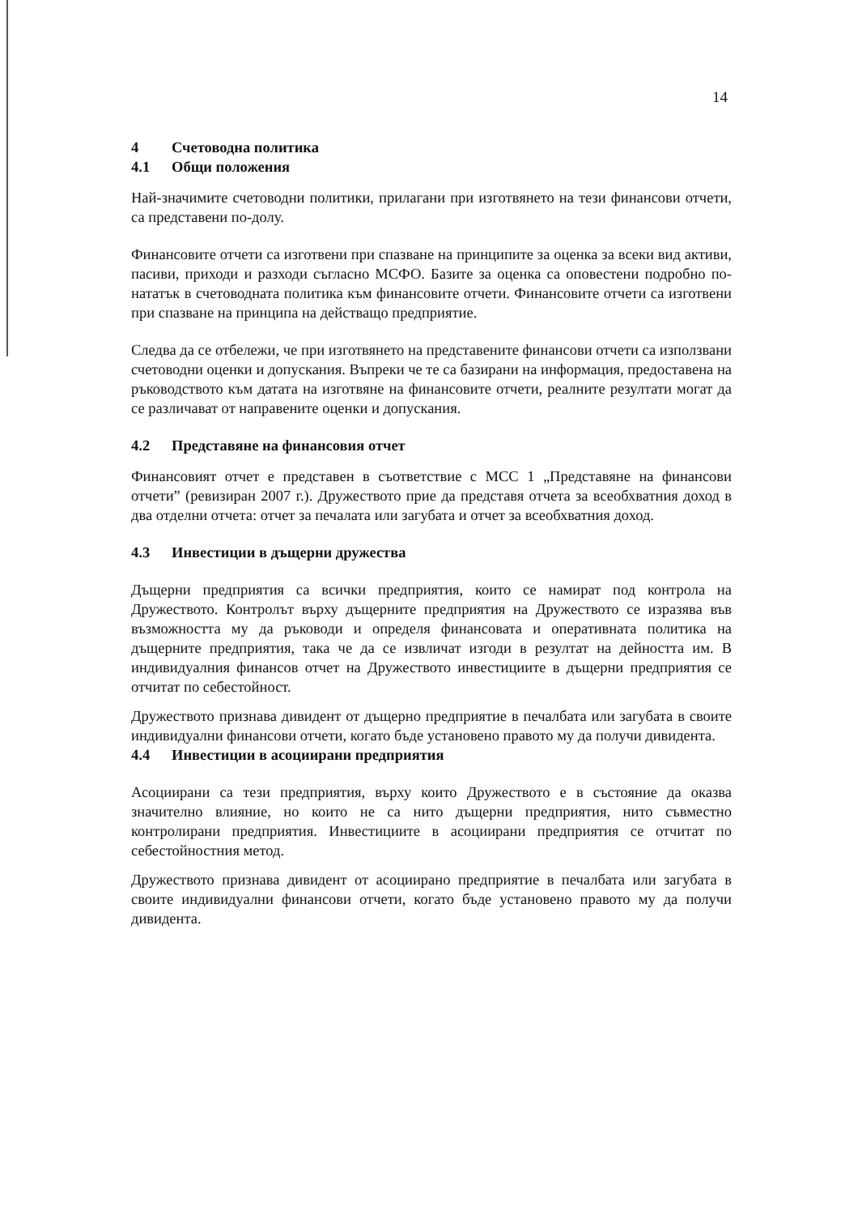14
4 Счетоводна политика
4.1 Общи положения
Най-значимите счетоводни политики, прилагани при изготвянето на тези финансови отчети, са представени по-долу.
Финансовите отчети са изготвени при спазване на принципите за оценка за всеки вид активи, пасиви, приходи и разходи съгласно МСФО. Базите за оценка са оповестени подробно по-нататък в счетоводната политика към финансовите отчети. Финансовите отчети са изготвени при спазване на принципа на действащо предприятие.
Следва да се отбележи, че при изготвянето на представените финансови отчети са използвани счетоводни оценки и допускания. Въпреки че те са базирани на информация, предоставена на ръководството към датата на изготвяне на финансовите отчети, реалните резултати могат да се различават от направените оценки и допускания.
4.2 Представяне на финансовия отчет
Финансовият отчет е представен в съответствие с МСС 1 „Представяне на финансови отчети” (ревизиран 2007 г.). Дружеството прие да представя отчета за всеобхватния доход в два отделни отчета: отчет за печалата или загубата и отчет за всеобхватния доход.
4.3 Инвестиции в дъщерни дружества
Дъщерни предприятия са всички предприятия, които се намират под контрола на Дружеството. Контролът върху дъщерните предприятия на Дружеството се изразява във възможността му да ръководи и определя финансовата и оперативната политика на дъщерните предприятия, така че да се извличат изгоди в резултат на дейността им. В индивидуалния финансов отчет на Дружеството инвестициите в дъщерни предприятия се отчитат по себестойност.
Дружеството признава дивидент от дъщерно предприятие в печалбата или загубата в своите индивидуални финансови отчети, когато бъде установено правото му да получи дивидента.
4.4 Инвестиции в асоциирани предприятия
Асоциирани са тези предприятия, върху които Дружеството е в състояние да оказва значително влияние, но които не са нито дъщерни предприятия, нито съвместно контролирани предприятия. Инвестициите в асоциирани предприятия се отчитат по себестойностния метод.
Дружеството признава дивидент от асоциирано предприятие в печалбата или загубата в своите индивидуални финансови отчети, когато бъде установено правото му да получи дивидента.